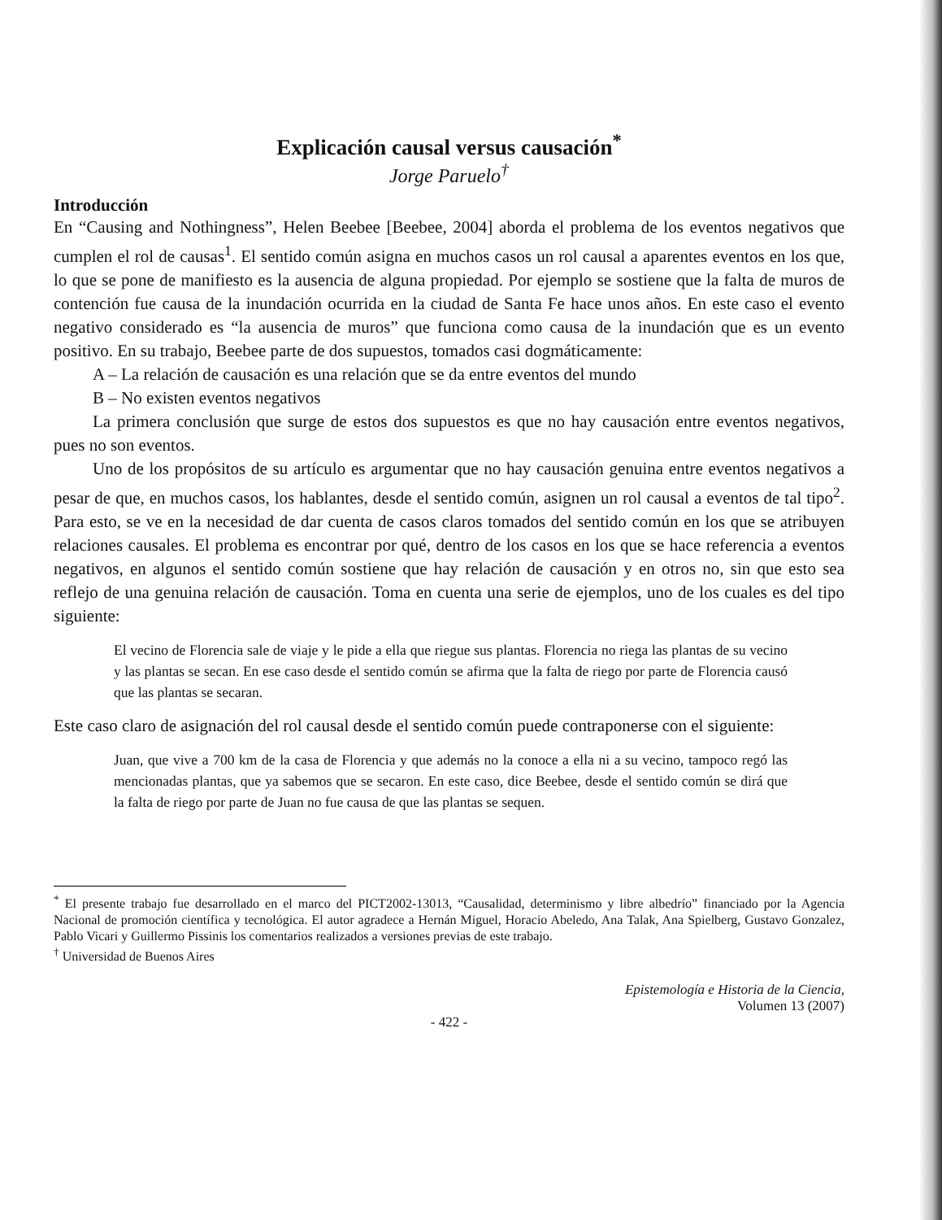Explicación causal versus causación<sup>*</sup>
Jorge Paruelo<sup>†</sup>
Introducción
En “Causing and Nothingness”, Helen Beebee [Beebee, 2004] aborda el problema de los eventos negativos que cumplen el rol de causas<sup>1</sup>. El sentido común asigna en muchos casos un rol causal a aparentes eventos en los que, lo que se pone de manifiesto es la ausencia de alguna propiedad. Por ejemplo se sostiene que la falta de muros de contención fue causa de la inundación ocurrida en la ciudad de Santa Fe hace unos años. En este caso el evento negativo considerado es “la ausencia de muros” que funciona como causa de la inundación que es un evento positivo. En su trabajo, Beebee parte de dos supuestos, tomados casi dogmáticamente:
A – La relación de causación es una relación que se da entre eventos del mundo
B – No existen eventos negativos
La primera conclusión que surge de estos dos supuestos es que no hay causación entre eventos negativos, pues no son eventos.
Uno de los propósitos de su artículo es argumentar que no hay causación genuina entre eventos negativos a pesar de que, en muchos casos, los hablantes, desde el sentido común, asignen un rol causal a eventos de tal tipo<sup>2</sup>. Para esto, se ve en la necesidad de dar cuenta de casos claros tomados del sentido común en los que se atribuyen relaciones causales. El problema es encontrar por qué, dentro de los casos en los que se hace referencia a eventos negativos, en algunos el sentido común sostiene que hay relación de causación y en otros no, sin que esto sea reflejo de una genuina relación de causación. Toma en cuenta una serie de ejemplos, uno de los cuales es del tipo siguiente:
El vecino de Florencia sale de viaje y le pide a ella que riegue sus plantas. Florencia no riega las plantas de su vecino y las plantas se secan. En ese caso desde el sentido común se afirma que la falta de riego por parte de Florencia causó que las plantas se secaran.
Este caso claro de asignación del rol causal desde el sentido común puede contraponerse con el siguiente:
Juan, que vive a 700 km de la casa de Florencia y que además no la conoce a ella ni a su vecino, tampoco regó las mencionadas plantas, que ya sabemos que se secaron. En este caso, dice Beebee, desde el sentido común se dirá que la falta de riego por parte de Juan no fue causa de que las plantas se sequen.
<sup>*</sup> El presente trabajo fue desarrollado en el marco del PICT2002-13013, “Causalidad, determinismo y libre albedrío” financiado por la Agencia Nacional de promoción científica y tecnológica. El autor agradece a Hernán Miguel, Horacio Abeledo, Ana Talak, Ana Spielberg, Gustavo Gonzalez, Pablo Vicari y Guillermo Pissinis los comentarios realizados a versiones previas de este trabajo.
<sup>†</sup> Universidad de Buenos Aires
Epistemología e Historia de la Ciencia,
Volumen 13 (2007)
- 422 -